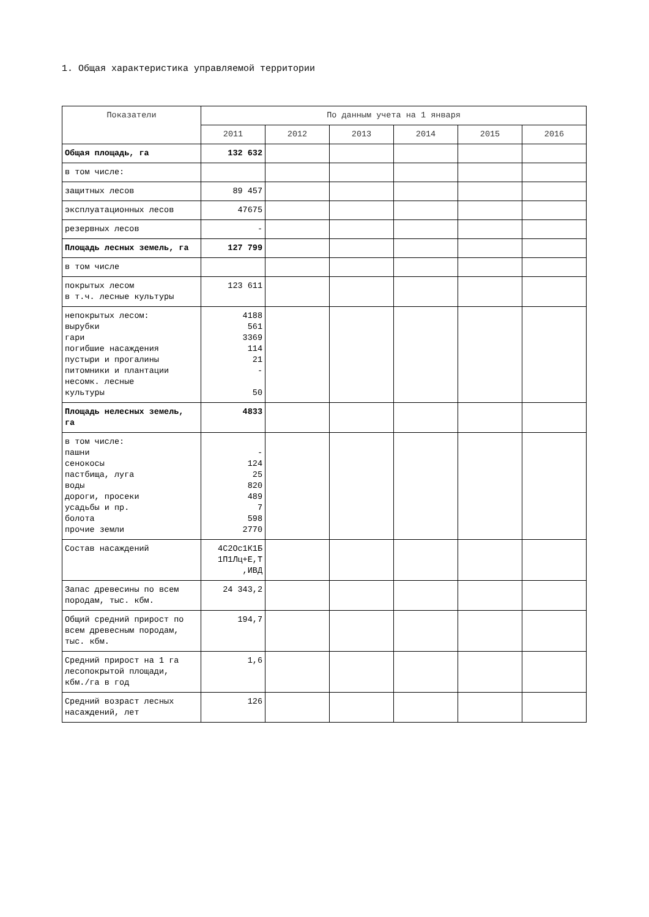1. Общая характеристика управляемой территории
| Показатели | По данным учета на 1 января | | | | | |
| --- | --- | --- | --- | --- | --- | --- |
| | 2011 | 2012 | 2013 | 2014 | 2015 | 2016 |
| Общая площадь, га | 132 632 | | | | | |
| в том числе: | | | | | | |
| защитных лесов | 89 457 | | | | | |
| эксплуатационных лесов | 47675 | | | | | |
| резервных лесов | - | | | | | |
| Площадь лесных земель, га | 127 799 | | | | | |
| в том числе | | | | | | |
| покрытых лесом в т.ч. лесные культуры | 123 611 | | | | | |
| непокрытых лесом: вырубки гари погибшие насаждения пустыри и прогалины питомники и плантации несомк. лесные культуры | 4188 561 3369 114 21 - 50 | | | | | |
| Площадь нелесных земель, га | 4833 | | | | | |
| в том числе: пашни сенокосы пастбища, луга воды дороги, просеки усадьбы и пр. болота прочие земли | - 124 25 820 489 7 598 2770 | | | | | |
| Состав насаждений | 4С2Ос1К1Б 1П1Лц+Е,Т ,ИВД | | | | | |
| Запас древесины по всем породам, тыс. кбм. | 24 343,2 | | | | | |
| Общий средний прирост по всем древесным породам, тыс. кбм. | 194,7 | | | | | |
| Средний прирост на 1 га лесопокрытой площади, кбм./га в год | 1,6 | | | | | |
| Средний возраст лесных насаждений, лет | 126 | | | | | |